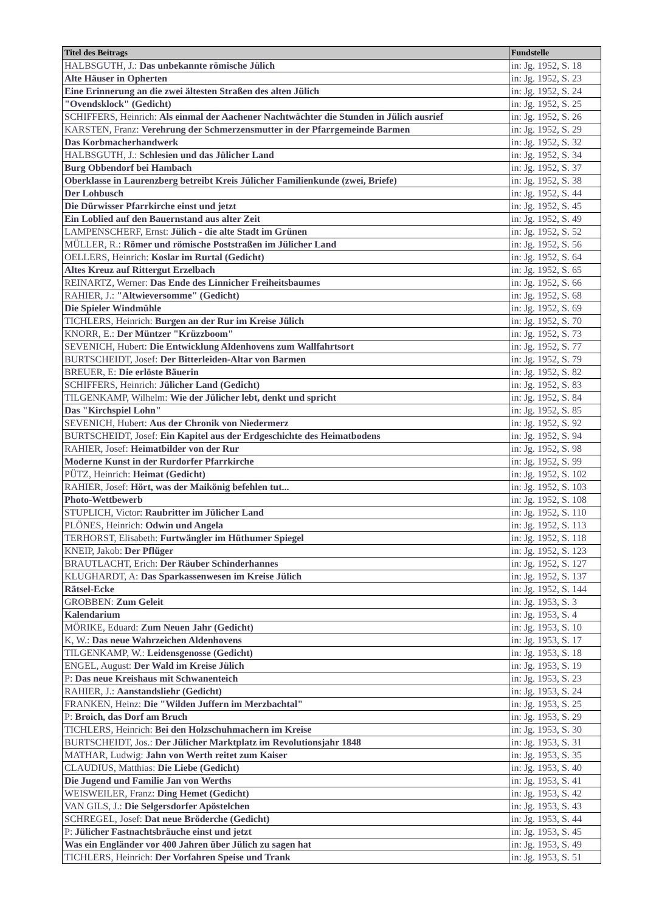| Titel des Beitrags | Fundstelle |
| --- | --- |
| HALBSGUTH, J.: Das unbekannte römische Jülich | in: Jg. 1952, S. 18 |
| Alte Häuser in Opherten | in: Jg. 1952, S. 23 |
| Eine Erinnerung an die zwei ältesten Straßen des alten Jülich | in: Jg. 1952, S. 24 |
| "Ovendsklock" (Gedicht) | in: Jg. 1952, S. 25 |
| SCHIFFERS, Heinrich: Als einmal der Aachener Nachtwächter die Stunden in Jülich ausrief | in: Jg. 1952, S. 26 |
| KARSTEN, Franz: Verehrung der Schmerzensmutter in der Pfarrgemeinde Barmen | in: Jg. 1952, S. 29 |
| Das Korbmacherhandwerk | in: Jg. 1952, S. 32 |
| HALBSGUTH, J.: Schlesien und das Jülicher Land | in: Jg. 1952, S. 34 |
| Burg Obbendorf bei Hambach | in: Jg. 1952, S. 37 |
| Oberklasse in Laurenzberg betreibt Kreis Jülicher Familienkunde (zwei, Briefe) | in: Jg. 1952, S. 38 |
| Der Lohbusch | in: Jg. 1952, S. 44 |
| Die Dürwisser Pfarrkirche einst und jetzt | in: Jg. 1952, S. 45 |
| Ein Loblied auf den Bauernstand aus alter Zeit | in: Jg. 1952, S. 49 |
| LAMPENSCHERF, Ernst: Jülich - die alte Stadt im Grünen | in: Jg. 1952, S. 52 |
| MÜLLER, R.: Römer und römische Poststraßen im Jülicher Land | in: Jg. 1952, S. 56 |
| OELLERS, Heinrich: Koslar im Rurtal (Gedicht) | in: Jg. 1952, S. 64 |
| Altes Kreuz auf Rittergut Erzelbach | in: Jg. 1952, S. 65 |
| REINARTZ, Werner: Das Ende des Linnicher Freiheitsbaumes | in: Jg. 1952, S. 66 |
| RAHIER, J.: "Altwieversomme" (Gedicht) | in: Jg. 1952, S. 68 |
| Die Spieler Windmühle | in: Jg. 1952, S. 69 |
| TICHLERS, Heinrich: Burgen an der Rur im Kreise Jülich | in: Jg. 1952, S. 70 |
| KNORR, E.: Der Müntzer "Krüzzboom" | in: Jg. 1952, S. 73 |
| SEVENICH, Hubert: Die Entwicklung Aldenhovens zum Wallfahrtsort | in: Jg. 1952, S. 77 |
| BURTSCHEIDT, Josef: Der Bitterleiden-Altar von Barmen | in: Jg. 1952, S. 79 |
| BREUER, E: Die erlöste Bäuerin | in: Jg. 1952, S. 82 |
| SCHIFFERS, Heinrich: Jülicher Land (Gedicht) | in: Jg. 1952, S. 83 |
| TILGENKAMP, Wilhelm: Wie der Jülicher lebt, denkt und spricht | in: Jg. 1952, S. 84 |
| Das "Kirchspiel Lohn" | in: Jg. 1952, S. 85 |
| SEVENICH, Hubert: Aus der Chronik von Niedermerz | in: Jg. 1952, S. 92 |
| BURTSCHEIDT, Josef: Ein Kapitel aus der Erdgeschichte des Heimatbodens | in: Jg. 1952, S. 94 |
| RAHIER, Josef: Heimatbilder von der Rur | in: Jg. 1952, S. 98 |
| Moderne Kunst in der Rurdorfer Pfarrkirche | in: Jg. 1952, S. 99 |
| PÜTZ, Heinrich: Heimat (Gedicht) | in: Jg. 1952, S. 102 |
| RAHIER, Josef: Hört, was der Maikönig befehlen tut... | in: Jg. 1952, S. 103 |
| Photo-Wettbewerb | in: Jg. 1952, S. 108 |
| STUPLICH, Victor: Raubritter im Jülicher Land | in: Jg. 1952, S. 110 |
| PLÖNES, Heinrich: Odwin und Angela | in: Jg. 1952, S. 113 |
| TERHORST, Elisabeth: Furtwängler im Hüthumer Spiegel | in: Jg. 1952, S. 118 |
| KNEIP, Jakob: Der Pflüger | in: Jg. 1952, S. 123 |
| BRAUTLACHT, Erich: Der Räuber Schinderhannes | in: Jg. 1952, S. 127 |
| KLUGHARDT, A: Das Sparkassenwesen im Kreise Jülich | in: Jg. 1952, S. 137 |
| Rätsel-Ecke | in: Jg. 1952, S. 144 |
| GROBBEN: Zum Geleit | in: Jg. 1953, S. 3 |
| Kalendarium | in: Jg. 1953, S. 4 |
| MÖRIKE, Eduard: Zum Neuen Jahr (Gedicht) | in: Jg. 1953, S. 10 |
| K, W.: Das neue Wahrzeichen Aldenhovens | in: Jg. 1953, S. 17 |
| TILGENKAMP, W.: Leidensgenosse (Gedicht) | in: Jg. 1953, S. 18 |
| ENGEL, August: Der Wald im Kreise Jülich | in: Jg. 1953, S. 19 |
| P: Das neue Kreishaus mit Schwanenteich | in: Jg. 1953, S. 23 |
| RAHIER, J.: Aanstandsliehr (Gedicht) | in: Jg. 1953, S. 24 |
| FRANKEN, Heinz: Die "Wilden Juffern im Merzbachtal" | in: Jg. 1953, S. 25 |
| P: Broich, das Dorf am Bruch | in: Jg. 1953, S. 29 |
| TICHLERS, Heinrich: Bei den Holzschuhmachern im Kreise | in: Jg. 1953, S. 30 |
| BURTSCHEIDT, Jos.: Der Jülicher Marktplatz im Revolutionsjahr 1848 | in: Jg. 1953, S. 31 |
| MATHAR, Ludwig: Jahn von Werth reitet zum Kaiser | in: Jg. 1953, S. 35 |
| CLAUDIUS, Matthias: Die Liebe (Gedicht) | in: Jg. 1953, S. 40 |
| Die Jugend und Familie Jan von Werths | in: Jg. 1953, S. 41 |
| WEISWEILER, Franz: Ding Hemet (Gedicht) | in: Jg. 1953, S. 42 |
| VAN GILS, J.: Die Selgersdorfer Apöstelchen | in: Jg. 1953, S. 43 |
| SCHREGEL, Josef: Dat neue Bröderche (Gedicht) | in: Jg. 1953, S. 44 |
| P: Jülicher Fastnachtsbräuche einst und jetzt | in: Jg. 1953, S. 45 |
| Was ein Engländer vor 400 Jahren über Jülich zu sagen hat | in: Jg. 1953, S. 49 |
| TICHLERS, Heinrich: Der Vorfahren Speise und Trank | in: Jg. 1953, S. 51 |